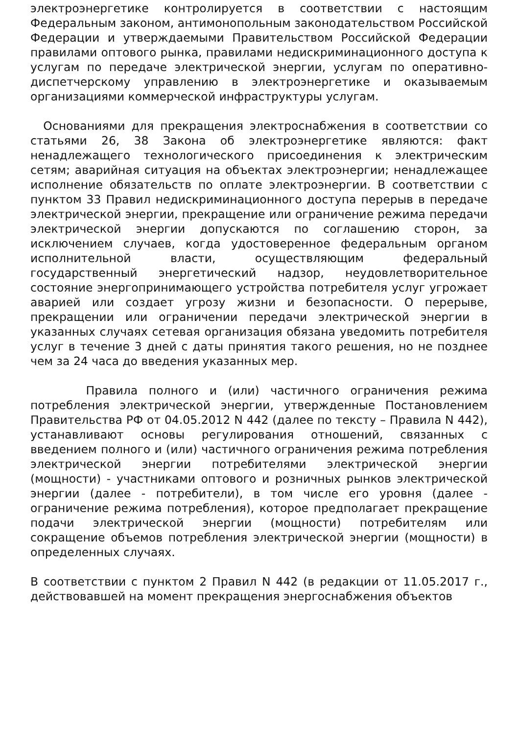электроэнергетике контролируется в соответствии с настоящим Федеральным законом, антимонопольным законодательством Российской Федерации и утверждаемыми Правительством Российской Федерации правилами оптового рынка, правилами недискриминационного доступа к услугам по передаче электрической энергии, услугам по оперативно-диспетчерскому управлению в электроэнергетике и оказываемым организациями коммерческой инфраструктуры услугам.
Основаниями для прекращения электроснабжения в соответствии со статьями 26, 38 Закона об электроэнергетике являются: факт ненадлежащего технологического присоединения к электрическим сетям; аварийная ситуация на объектах электроэнергии; ненадлежащее исполнение обязательств по оплате электроэнергии. В соответствии с пунктом 33 Правил недискриминационного доступа перерыв в передаче электрической энергии, прекращение или ограничение режима передачи электрической энергии допускаются по соглашению сторон, за исключением случаев, когда удостоверенное федеральным органом исполнительной власти, осуществляющим федеральный государственный энергетический надзор, неудовлетворительное состояние энергопринимающего устройства потребителя услуг угрожает аварией или создает угрозу жизни и безопасности. О перерыве, прекращении или ограничении передачи электрической энергии в указанных случаях сетевая организация обязана уведомить потребителя услуг в течение 3 дней с даты принятия такого решения, но не позднее чем за 24 часа до введения указанных мер.
Правила полного и (или) частичного ограничения режима потребления электрической энергии, утвержденные Постановлением Правительства РФ от 04.05.2012 N 442 (далее по тексту – Правила N 442), устанавливают основы регулирования отношений, связанных с введением полного и (или) частичного ограничения режима потребления электрической энергии потребителями электрической энергии (мощности) - участниками оптового и розничных рынков электрической энергии (далее - потребители), в том числе его уровня (далее - ограничение режима потребления), которое предполагает прекращение подачи электрической энергии (мощности) потребителям или сокращение объемов потребления электрической энергии (мощности) в определенных случаях.
В соответствии с пунктом 2 Правил N 442 (в редакции от 11.05.2017 г., действовавшей на момент прекращения энергоснабжения объектов